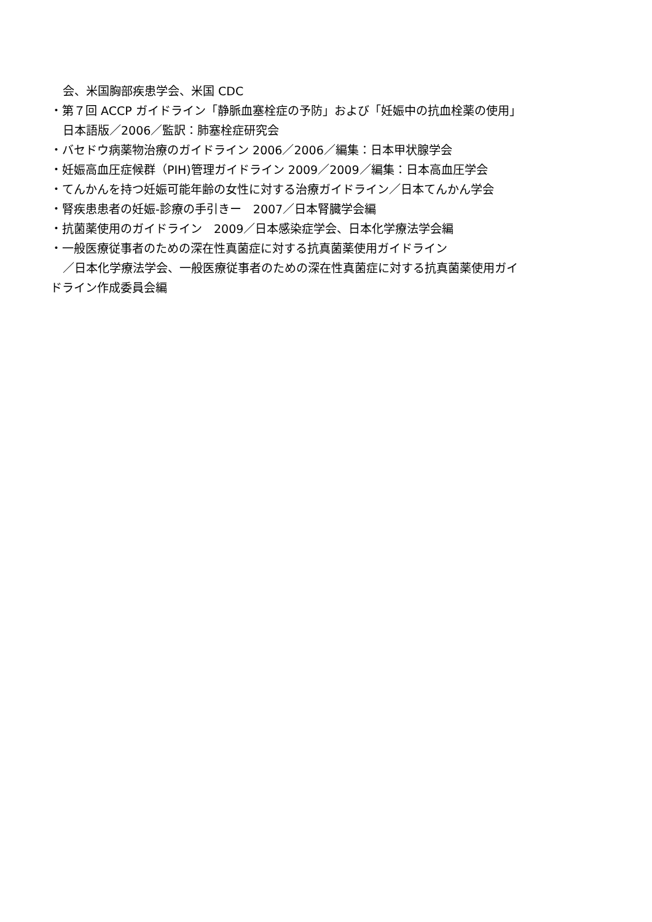会、米国胸部疾患学会、米国 CDC
・第７回 ACCP ガイドライン「静脈血塞栓症の予防」および「妊娠中の抗血栓薬の使用」
日本語版／2006／監訳：肺塞栓症研究会
・バセドウ病薬物治療のガイドライン 2006／2006／編集：日本甲状腺学会
・妊娠高血圧症候群（PIH)管理ガイドライン 2009／2009／編集：日本高血圧学会
・てんかんを持つ妊娠可能年齢の女性に対する治療ガイドライン／日本てんかん学会
・腎疾患患者の妊娠-診療の手引きー　2007／日本腎臓学会編
・抗菌薬使用のガイドライン　2009／日本感染症学会、日本化学療法学会編
・一般医療従事者のための深在性真菌症に対する抗真菌薬使用ガイドライン
／日本化学療法学会、一般医療従事者のための深在性真菌症に対する抗真菌薬使用ガイ
ドライン作成委員会編